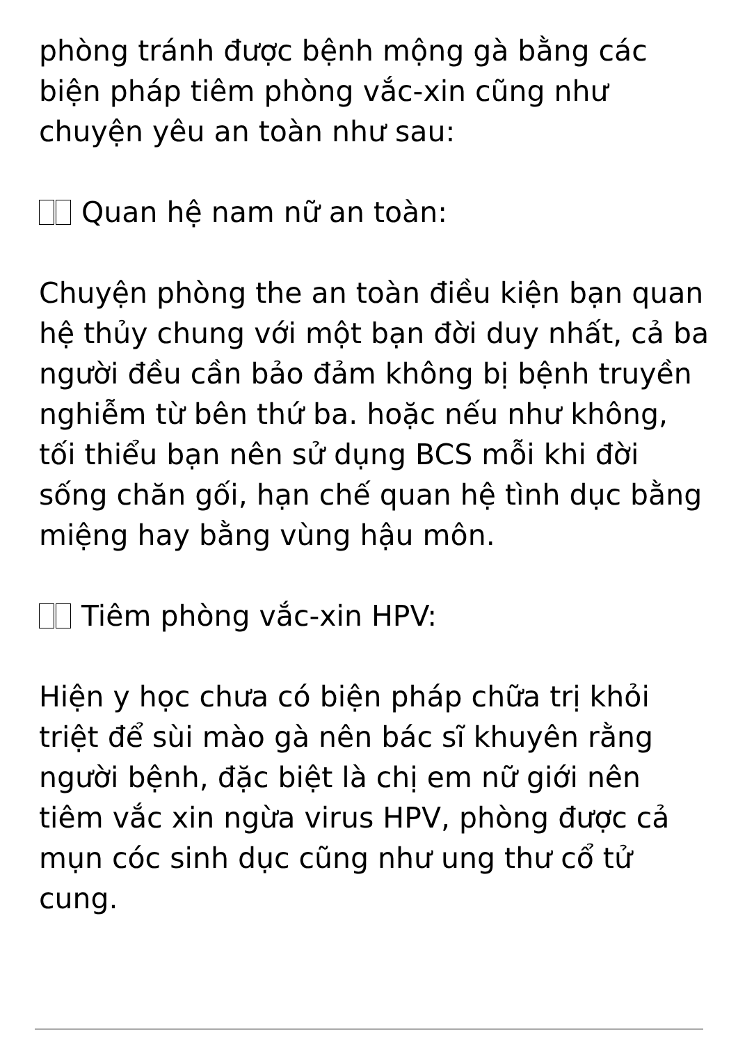phòng tránh được bệnh mộng gà bằng các biện pháp tiêm phòng vắc-xin cũng như chuyện yêu an toàn như sau:
Quan hệ nam nữ an toàn:
Chuyện phòng the an toàn điều kiện bạn quan hệ thủy chung với một bạn đời duy nhất, cả ba người đều cần bảo đảm không bị bệnh truyền nghiễm từ bên thứ ba. hoặc nếu như không, tối thiểu bạn nên sử dụng BCS mỗi khi đời sống chăn gối, hạn chế quan hệ tình dục bằng miệng hay bằng vùng hậu môn.
Tiêm phòng vắc-xin HPV:
Hiện y học chưa có biện pháp chữa trị khỏi triệt để sùi mào gà nên bác sĩ khuyên rằng người bệnh, đặc biệt là chị em nữ giới nên tiêm vắc xin ngừa virus HPV, phòng được cả mụn cóc sinh dục cũng như ung thư cổ tử cung.